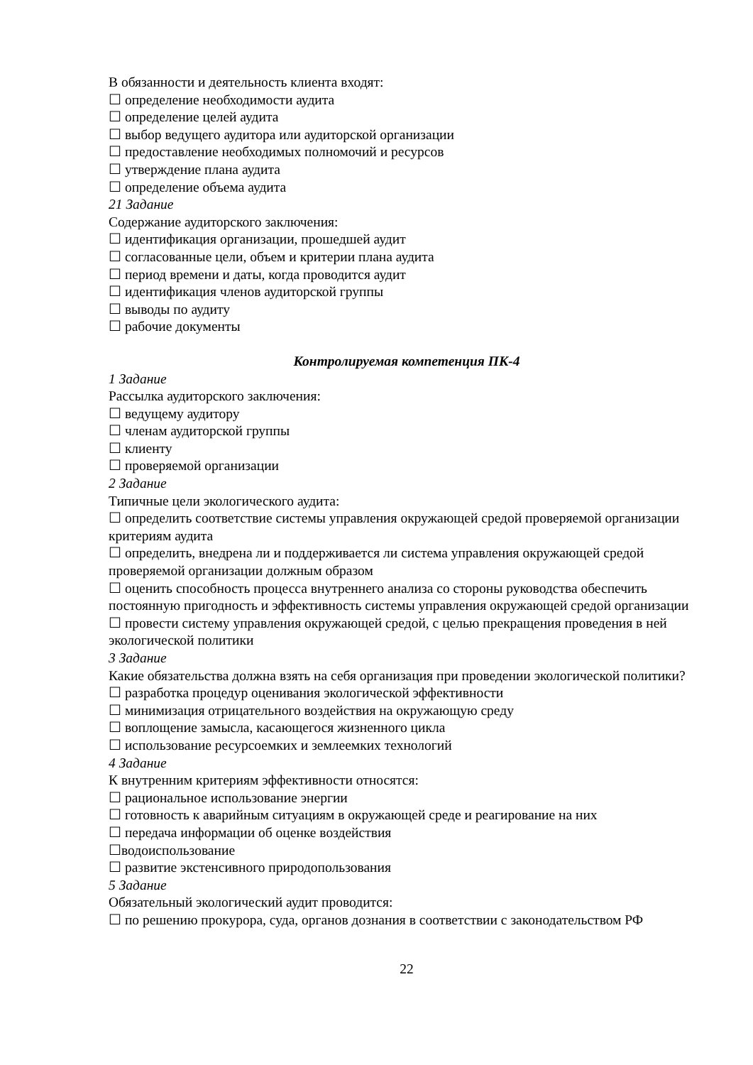В обязанности и деятельность клиента входят:
☐ определение необходимости аудита
☐ определение целей аудита
☐ выбор ведущего аудитора или аудиторской организации
☐ предоставление необходимых полномочий и ресурсов
☐ утверждение плана аудита
☐ определение объема аудита
21 Задание
Содержание аудиторского заключения:
☐ идентификация организации, прошедшей аудит
☐ согласованные цели, объем и критерии плана аудита
☐ период времени и даты, когда проводится аудит
☐ идентификация членов аудиторской группы
☐ выводы по аудиту
☐ рабочие документы
Контролируемая компетенция ПК-4
1 Задание
Рассылка аудиторского заключения:
☐ ведущему аудитору
☐ членам аудиторской группы
☐ клиенту
☐ проверяемой организации
2 Задание
Типичные цели экологического аудита:
☐ определить соответствие системы управления окружающей средой проверяемой организации критериям аудита
☐ определить, внедрена ли и поддерживается ли система управления окружающей средой проверяемой организации должным образом
☐ оценить способность процесса внутреннего анализа со стороны руководства обеспечить постоянную пригодность и эффективность системы управления окружающей средой организации
☐ провести систему управления окружающей средой, с целью прекращения проведения в ней экологической политики
3 Задание
Какие обязательства должна взять на себя организация при проведении экологической политики?
☐ разработка процедур оценивания экологической эффективности
☐ минимизация отрицательного воздействия на окружающую среду
☐ воплощение замысла, касающегося жизненного цикла
☐ использование ресурсоемких и землеемких технологий
4 Задание
К внутренним критериям эффективности относятся:
☐ рациональное использование энергии
☐ готовность к аварийным ситуациям в окружающей среде и реагирование на них
☐ передача информации об оценке воздействия
☐водоиспользование
☐ развитие экстенсивного природопользования
5 Задание
Обязательный экологический аудит проводится:
☐ по решению прокурора, суда, органов дознания в соответствии с законодательством РФ
22